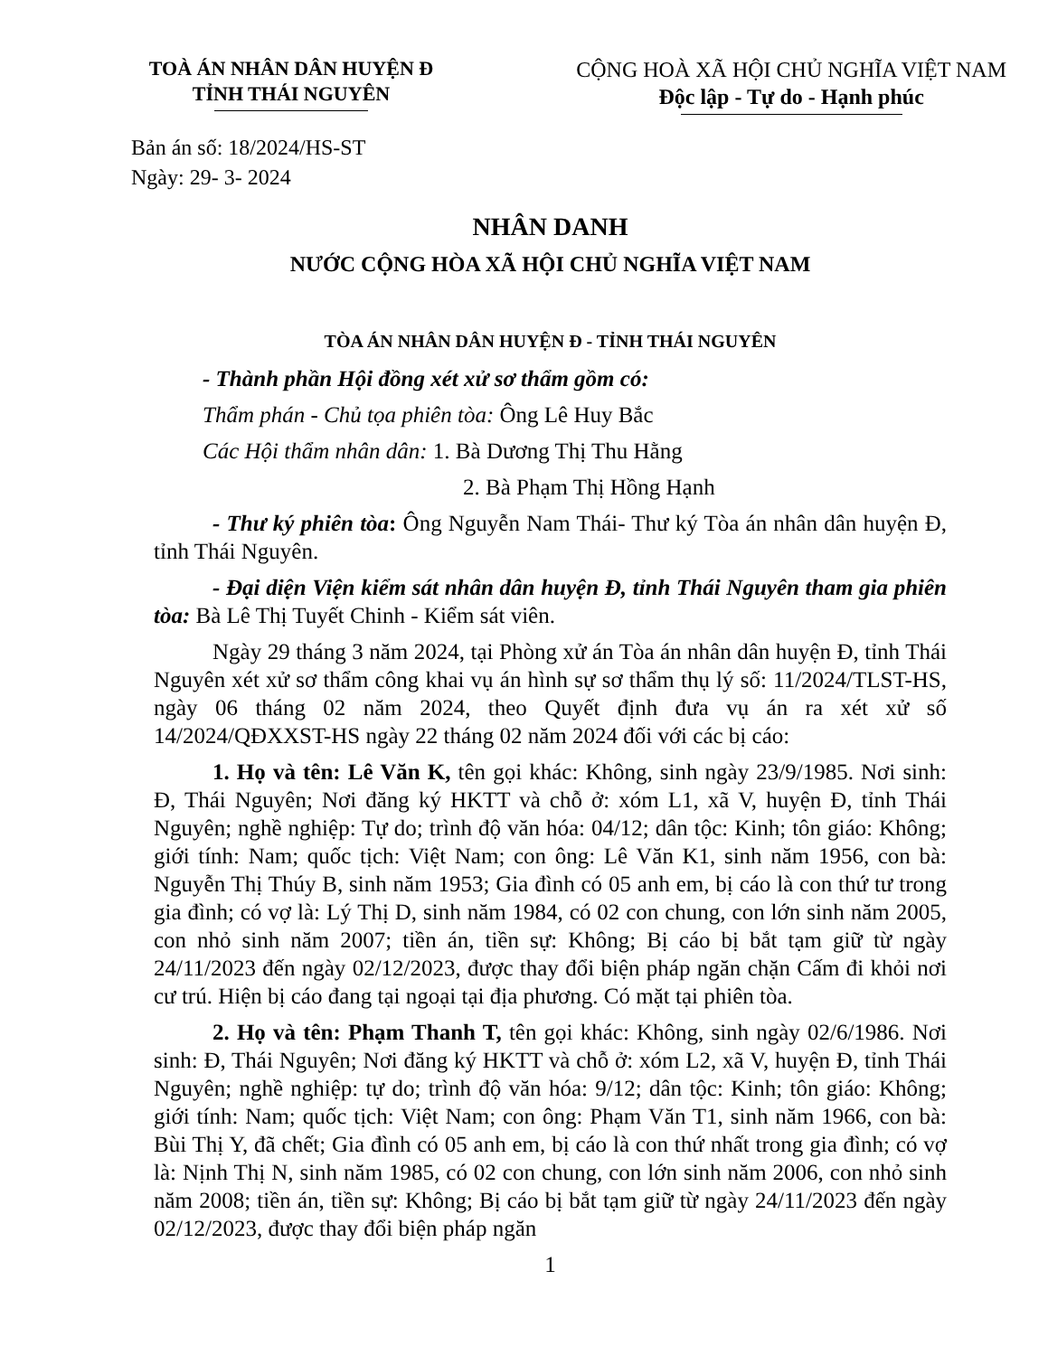TOÀ ÁN NHÂN DÂN HUYỆN Đ
TỈNH THÁI NGUYÊN
CỘNG HOÀ XÃ HỘI CHỦ NGHĨA VIỆT NAM
Độc lập - Tự do - Hạnh phúc
Bản án số: 18/2024/HS-ST
Ngày: 29- 3- 2024
NHÂN DANH
NƯỚC CỘNG HÒA XÃ HỘI CHỦ NGHĨA VIỆT NAM
TÒA ÁN NHÂN DÂN HUYỆN Đ - TỈNH THÁI NGUYÊN
- Thành phần Hội đồng xét xử sơ thẩm gồm có:
Thẩm phán - Chủ tọa phiên tòa: Ông Lê Huy Bắc
Các Hội thẩm nhân dân: 1. Bà Dương Thị Thu Hằng
2. Bà Phạm Thị Hồng Hạnh
- Thư ký phiên tòa: Ông Nguyễn Nam Thái- Thư ký Tòa án nhân dân huyện Đ, tỉnh Thái Nguyên.
- Đại diện Viện kiểm sát nhân dân huyện Đ, tỉnh Thái Nguyên tham gia phiên tòa: Bà Lê Thị Tuyết Chinh - Kiểm sát viên.
Ngày 29 tháng 3 năm 2024, tại Phòng xử án Tòa án nhân dân huyện Đ, tỉnh Thái Nguyên xét xử sơ thẩm công khai vụ án hình sự sơ thẩm thụ lý số: 11/2024/TLST-HS, ngày 06 tháng 02 năm 2024, theo Quyết định đưa vụ án ra xét xử số 14/2024/QĐXXST-HS ngày 22 tháng 02 năm 2024 đối với các bị cáo:
1. Họ và tên: Lê Văn K, tên gọi khác: Không, sinh ngày 23/9/1985. Nơi sinh: Đ, Thái Nguyên; Nơi đăng ký HKTT và chỗ ở: xóm L1, xã V, huyện Đ, tỉnh Thái Nguyên; nghề nghiệp: Tự do; trình độ văn hóa: 04/12; dân tộc: Kinh; tôn giáo: Không; giới tính: Nam; quốc tịch: Việt Nam; con ông: Lê Văn K1, sinh năm 1956, con bà: Nguyễn Thị Thúy B, sinh năm 1953; Gia đình có 05 anh em, bị cáo là con thứ tư trong gia đình; có vợ là: Lý Thị D, sinh năm 1984, có 02 con chung, con lớn sinh năm 2005, con nhỏ sinh năm 2007; tiền án, tiền sự: Không; Bị cáo bị bắt tạm giữ từ ngày 24/11/2023 đến ngày 02/12/2023, được thay đổi biện pháp ngăn chặn Cấm đi khỏi nơi cư trú. Hiện bị cáo đang tại ngoại tại địa phương. Có mặt tại phiên tòa.
2. Họ và tên: Phạm Thanh T, tên gọi khác: Không, sinh ngày 02/6/1986. Nơi sinh: Đ, Thái Nguyên; Nơi đăng ký HKTT và chỗ ở: xóm L2, xã V, huyện Đ, tỉnh Thái Nguyên; nghề nghiệp: tự do; trình độ văn hóa: 9/12; dân tộc: Kinh; tôn giáo: Không; giới tính: Nam; quốc tịch: Việt Nam; con ông: Phạm Văn T1, sinh năm 1966, con bà: Bùi Thị Y, đã chết; Gia đình có 05 anh em, bị cáo là con thứ nhất trong gia đình; có vợ là: Nịnh Thị N, sinh năm 1985, có 02 con chung, con lớn sinh năm 2006, con nhỏ sinh năm 2008; tiền án, tiền sự: Không; Bị cáo bị bắt tạm giữ từ ngày 24/11/2023 đến ngày 02/12/2023, được thay đổi biện pháp ngăn
1